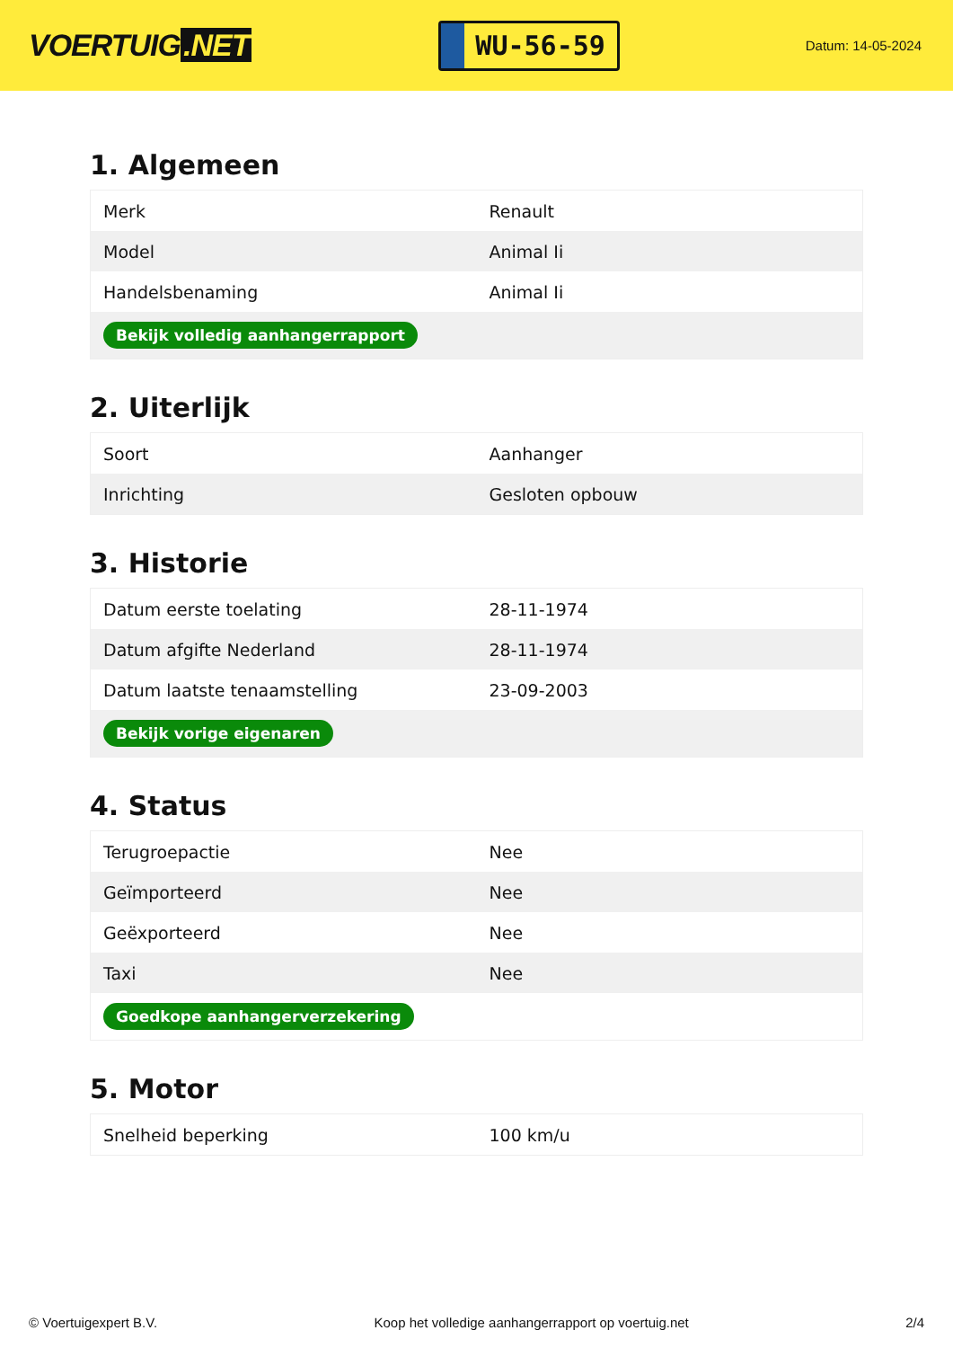VOERTUIG.NET
WU-56-59
Datum: 14-05-2024
1. Algemeen
| Merk | Renault |
| Model | Animal Ii |
| Handelsbenaming | Animal Ii |
| Bekijk volledig aanhangerrapport | |
2. Uiterlijk
| Soort | Aanhanger |
| Inrichting | Gesloten opbouw |
3. Historie
| Datum eerste toelating | 28-11-1974 |
| Datum afgifte Nederland | 28-11-1974 |
| Datum laatste tenaamstelling | 23-09-2003 |
| Bekijk vorige eigenaren | |
4. Status
| Terugroepactie | Nee |
| Geïmporteerd | Nee |
| Geëxporteerd | Nee |
| Taxi | Nee |
| Goedkope aanhangerverzekering | |
5. Motor
| Snelheid beperking | 100 km/u |
© Voertuigexpert B.V. Koop het volledige aanhangerrapport op voertuig.net 2/4